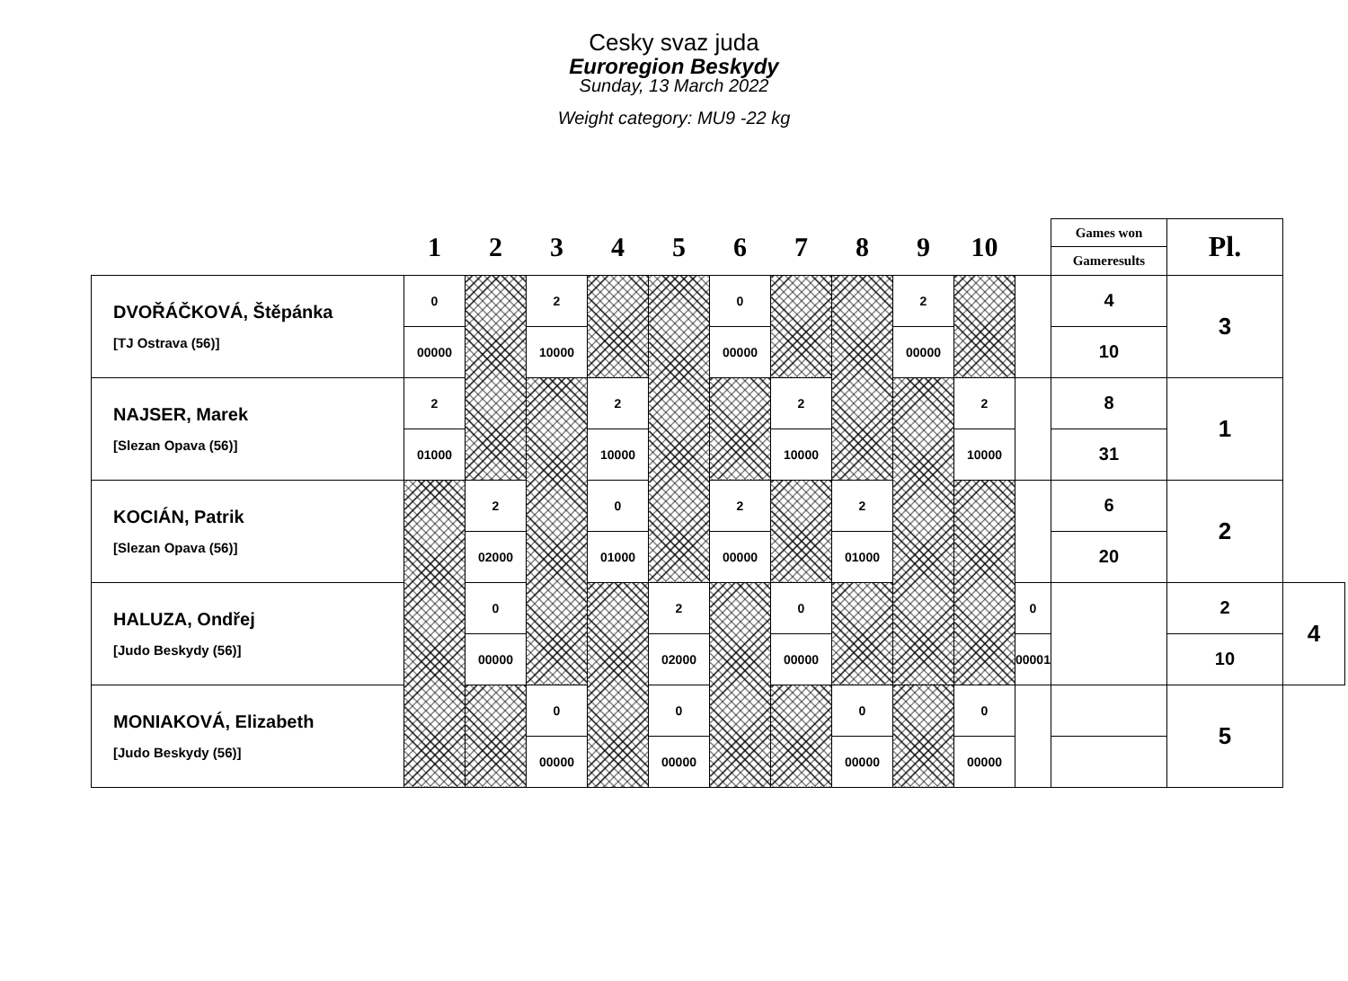Cesky svaz juda
Euroregion Beskydy
Sunday, 13 March 2022
Weight category: MU9 -22 kg
| | 1 | 2 | 3 | 4 | 5 | 6 | 7 | 8 | 9 | 10 | | Games won | Pl. | |
| --- | --- | --- | --- | --- | --- | --- | --- | --- | --- | --- | --- | --- | --- | --- |
| | | | | | | | | | | | | Gameresults | | |
| DVOŘÁČKOVÁ, Štěpánka [TJ Ostrava (56)] | 0 | | 2 | | | 0 | | | 2 | | | 4 | 3 | |
| | 00000 | | 10000 | | | 00000 | | | 00000 | | | 10 | | |
| NAJSER, Marek [Slezan Opava (56)] | 2 | | | 2 | | | 2 | | | 2 | | 8 | 1 | |
| | 01000 | | | 10000 | | | 10000 | | | 10000 | | 31 | | |
| KOCIÁN, Patrik [Slezan Opava (56)] | | 2 | | 0 | | 2 | | 2 | | | | 6 | 2 | |
| | | 02000 | | 01000 | | 00000 | | 01000 | | | | 20 | | |
| HALUZA, Ondřej [Judo Beskydy (56)] | | 0 | | | 2 | | 0 | | | | 0 | | 2 | 4 |
| | | 00000 | | | 02000 | | 00000 | | | | 00001 | | 10 | |
| MONIAKOVÁ, Elizabeth [Judo Beskydy (56)] | | | 0 | | 0 | | | 0 | | 0 | | | 5 | |
| | | | 00000 | | 00000 | | | 00000 | | 00000 | | | | |